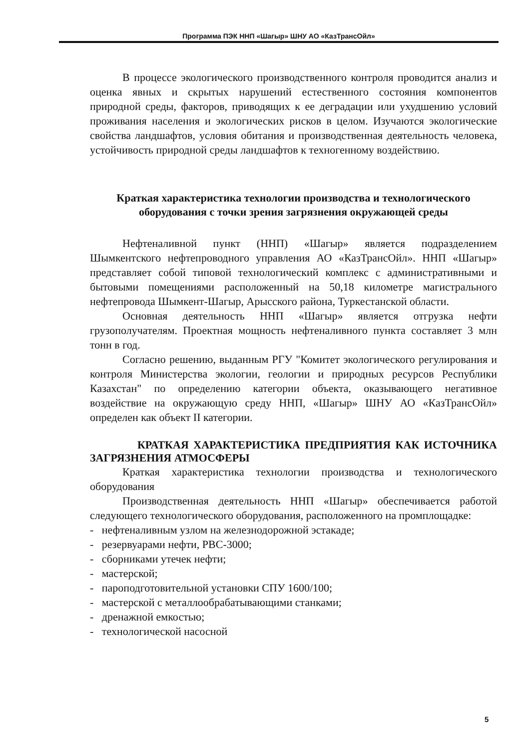Программа ПЭК ННП «Шагыр» ШНУ АО «КазТрансОйл»
В процессе экологического производственного контроля проводится анализ и оценка явных и скрытых нарушений естественного состояния компонентов природной среды, факторов, приводящих к ее деградации или ухудшению условий проживания населения и экологических рисков в целом. Изучаются экологические свойства ландшафтов, условия обитания и производственная деятельность человека, устойчивость природной среды ландшафтов к техногенному воздействию.
Краткая характеристика технологии производства и технологического оборудования с точки зрения загрязнения окружающей среды
Нефтеналивной пункт (ННП) «Шагыр» является подразделением Шымкентского нефтепроводного управления АО «КазТрансОйл». ННП «Шагыр» представляет собой типовой технологический комплекс с административными и бытовыми помещениями расположенный на 50,18 километре магистрального нефтепровода Шымкент-Шагыр, Арысского района, Туркестанской области.
Основная деятельность ННП «Шагыр» является отгрузка нефти грузополучателям. Проектная мощность нефтеналивного пункта составляет 3 млн тонн в год.
Согласно решению, выданным РГУ "Комитет экологического регулирования и контроля Министерства экологии, геологии и природных ресурсов Республики Казахстан" по определению категории объекта, оказывающего негативное воздействие на окружающую среду ННП, «Шагыр» ШНУ АО «КазТрансОйл» определен как объект II категории.
КРАТКАЯ ХАРАКТЕРИСТИКА ПРЕДПРИЯТИЯ КАК ИСТОЧНИКА ЗАГРЯЗНЕНИЯ АТМОСФЕРЫ
Краткая характеристика технологии производства и технологического оборудования
Производственная деятельность ННП «Шагыр» обеспечивается работой следующего технологического оборудования, расположенного на промплощадке:
- нефтеналивным узлом на железнодорожной эстакаде;
- резервуарами нефти, РВС-3000;
- сборниками утечек нефти;
- мастерской;
- пароподготовительной установки СПУ 1600/100;
- мастерской с металлообрабатывающими станками;
- дренажной емкостью;
- технологической насосной
5